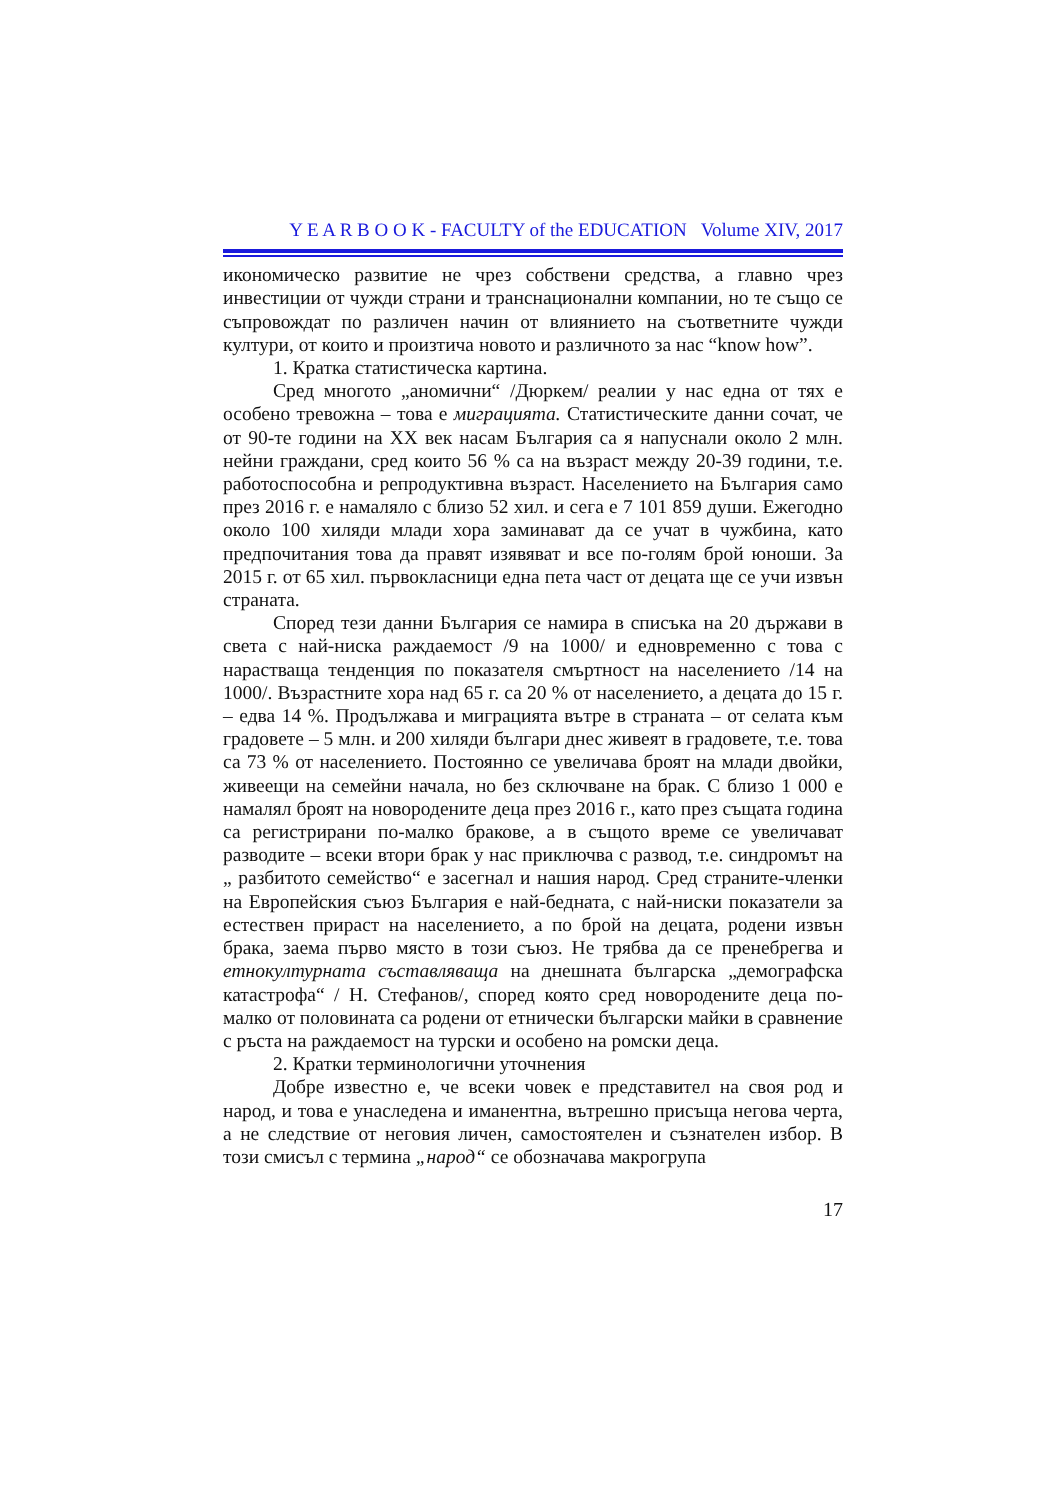Y E A R B O O K - FACULTY of the EDUCATION Volume XIV, 2017
икономическо развитие не чрез собствени средства, а главно чрез инвестиции от чужди страни и транснационални компании, но те също се съпровождат по различен начин от влиянието на съответните чужди култури, от които и произтича новото и различното за нас “know how”.
1. Кратка статистическа картина.
Сред многото „аномични“ /Дюркем/ реалии у нас една от тях е особено тревожна – това е миграцията. Статистическите данни сочат, че от 90-те години на ХХ век насам България са я напуснали около 2 млн. нейни граждани, сред които 56 % са на възраст между 20-39 години, т.е. работоспособна и репродуктивна възраст. Населението на България само през 2016 г. е намаляло с близо 52 хил. и сега е 7 101 859 души. Ежегодно около 100 хиляди млади хора заминават да се учат в чужбина, като предпочитания това да правят изявяват и все по-голям брой юноши. За 2015 г. от 65 хил. първокласници една пета част от децата ще се учи извън страната.
Според тези данни България се намира в списъка на 20 държави в света с най-ниска раждаемост /9 на 1000/ и едновременно с това с нарастваща тенденция по показателя смъртност на населението /14 на 1000/. Възрастните хора над 65 г. са 20 % от населението, а децата до 15 г. – едва 14 %. Продължава и миграцията вътре в страната – от селата към градовете – 5 млн. и 200 хиляди българи днес живеят в градовете, т.е. това са 73 % от населението. Постоянно се увеличава броят на млади двойки, живеещи на семейни начала, но без сключване на брак. С близо 1 000 е намалял броят на новородените деца през 2016 г., като през същата година са регистрирани по-малко бракове, а в същото време се увеличават разводите – всеки втори брак у нас приключва с развод, т.е. синдромът на „ разбитото семейство“ е засегнал и нашия народ. Сред страните-членки на Европейския съюз България е най-бедната, с най-ниски показатели за естествен прираст на населението, а по брой на децата, родени извън брака, заема първо място в този съюз. Не трябва да се пренебрегва и етнокултурната съставляваща на днешната българска „демографска катастрофа“ / Н. Стефанов/, според която сред новородените деца по-малко от половината са родени от етнически български майки в сравнение с ръста на раждаемост на турски и особено на ромски деца.
2. Кратки терминологични уточнения
Добре известно е, че всеки човек е представител на своя род и народ, и това е унаследена и иманентна, вътрешно присъща негова черта, а не следствие от неговия личен, самостоятелен и съзнателен избор. В този смисъл с термина „народ“ се обозначава макрогрупа
17